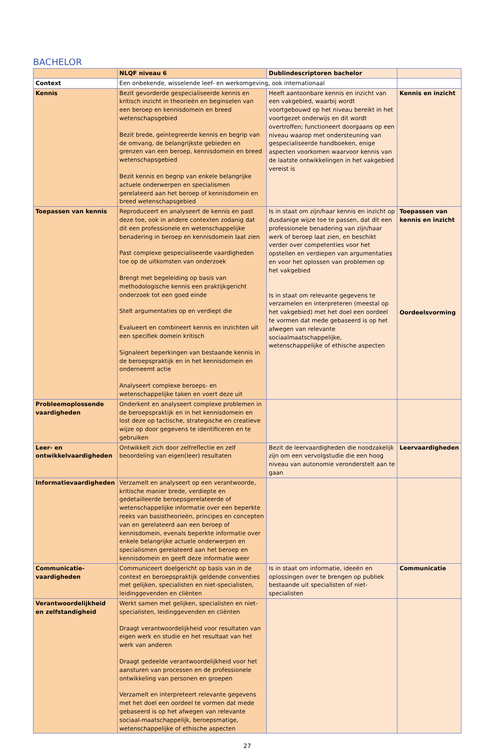BACHELOR
| | NLQF niveau 6 | Dublindescriptoren bachelor | |
| --- | --- | --- | --- |
| Context | Een onbekende, wisselende leef- en werkomgeving, ook internationaal | | |
| Kennis | Bezit gevorderde gespecialiseerde kennis en kritisch inzicht in theorieën en beginselen van een beroep en kennisdomein en breed wetenschapsgebied Bezit brede, geïntegreerde kennis en begrip van de omvang, de belangrijkste gebieden en grenzen van een beroep, kennisdomein en breed wetenschapsgebied Bezit kennis en begrip van enkele belangrijke actuele onderwerpen en specialismen gerelateerd aan het beroep of kennisdomein en breed wetenschapsgebied | Heeft aantoonbare kennis en inzicht van een vakgebied, waarbij wordt voortgebouwd op het niveau bereikt in het voortgezet onderwijs en dit wordt overtroffen; functioneert doorgaans op een niveau waarop met ondersteuning van gespecialiseerde handboeken, enige aspecten voorkomen waarvoor kennis van de laatste ontwikkelingen in het vakgebied vereist is | Kennis en inzicht |
| Toepassen van kennis | Reproduceert en analyseert de kennis en past deze toe, ook in andere contexten zodanig dat dit een professionele en wetenschappelijke benadering in beroep en kennisdomein laat zien Past complexe gespecialiseerde vaardigheden toe op de uitkomsten van onderzoek Brengt met begeleiding op basis van methodologische kennis een praktijkgericht onderzoek tot een goed einde Stelt argumentaties op en verdiept die Evalueert en combineert kennis en inzichten uit een specifiek domein kritisch Signaleert beperkingen van bestaande kennis in de beroepspraktijk en in het kennisdomein en onderneemt actie Analyseert complexe beroeps- en wetenschappelijke taken en voert deze uit | Is in staat om zijn/haar kennis en inzicht op dusdanige wijze toe te passen, dat dit een professionele benadering van zijn/haar werk of beroep laat zien, en beschikt verder over competenties voor het opstellen en verdiepen van argumentaties en voor het oplossen van problemen op het vakgebied Is in staat om relevante gegevens te verzamelen en interpreteren (meestal op het vakgebied) met het doel een oordeel te vormen dat mede gebaseerd is op het afwegen van relevante sociaalmaatschappelijke, wetenschappelijke of ethische aspecten | Toepassen van kennis en inzicht Oordeelsvorming |
| Probleemoplossende vaardigheden | Onderkent en analyseert complexe problemen in de beroepspraktijk en in het kennisdomein en lost deze op tactische, strategische en creatieve wijze op door gegevens te identificeren en te gebruiken | | |
| Leer- en ontwikkelvaardigheden | Ontwikkelt zich door zelfreflectie en zelf beoordeling van eigen(leer) resultaten | Bezit de leervaardigheden die noodzakelijk zijn om een vervolgstudie die een hoog niveau van autonomie veronderstelt aan te gaan | Leervaardigheden |
| Informatievaardigheden | Verzamelt en analyseert op een verantwoorde, kritische manier brede, verdiepte en gedetailleerde beroepsgerelateerde of wetenschappelijke informatie over een beperkte reeks van basistheorieën, principes en concepten van en gerelateerd aan een beroep of kennisdomein, evenals beperkte informatie over enkele belangrijke actuele onderwerpen en specialismen gerelateerd aan het beroep en kennisdomein en geeft deze informatie weer | | |
| Communicatie-vaardigheden | Communiceert doelgericht op basis van in de context en beroepspraktijk geldende conventies met gelijken, specialisten en niet-specialisten, leidinggevenden en cliënten | Is in staat om informatie, ideeën en oplossingen over te brengen op publiek bestaande uit specialisten of niet-specialisten | Communicatie |
| Verantwoordelijkheid en zelfstandigheid | Werkt samen met gelijken, specialisten en niet-specialisten, leidinggevenden en cliënten Draagt verantwoordelijkheid voor resultaten van eigen werk en studie en het resultaat van het werk van anderen Draagt gedeelde verantwoordelijkheid voor het aansturen van processen en de professionele ontwikkeling van personen en groepen Verzamelt en interpreteert relevante gegevens met het doel een oordeel te vormen dat mede gebaseerd is op het afwegen van relevante sociaal-maatschappelijk, beroepsmatige, wetenschappelijke of ethische aspecten | | |
27